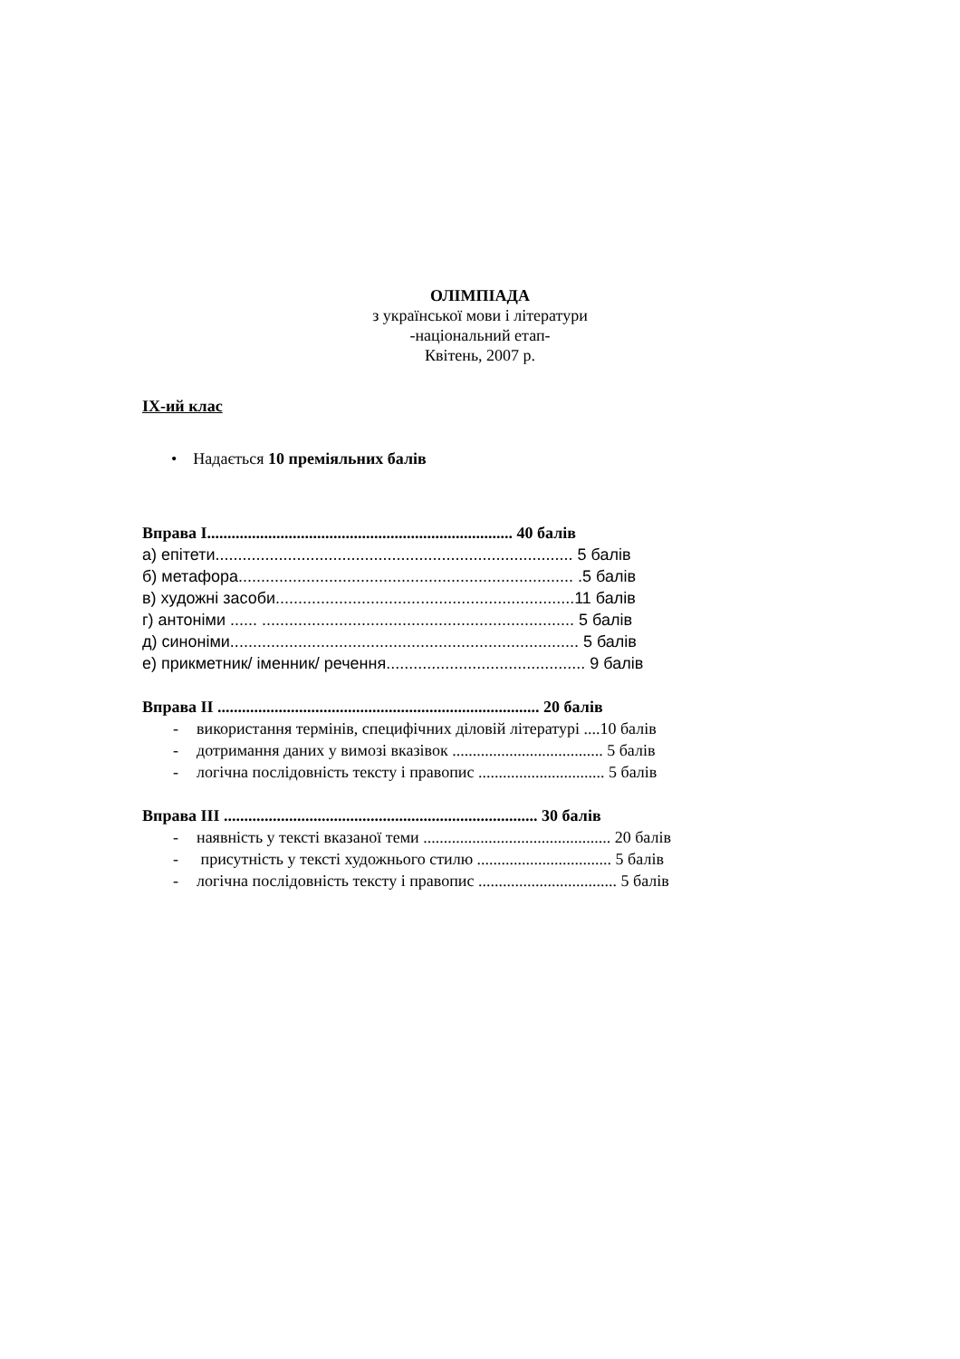ОЛІМПІАДА
з української мови і літератури
-національний етап-
Квітень, 2007 р.
IX-ий клас
• Надається 10 преміяльних балів
Вправа I........................................................................... 40 балів
а) епітети............................................................................... 5 балів
б) метафора.......................................................................... .5 балів
в) художні засоби..................................................................11 балів
г) антоніми ...... ..................................................................... 5 балів
д) синоніми............................................................................. 5 балів
е) прикметник/ іменник/ речення............................................ 9 балів
Вправа II ............................................................................... 20 балів
- використання термінів, специфічних діловій літературі ....10 балів
- дотримання даних у вимозі вказівок ..................................... 5 балів
- логічна послідовність тексту і правопис ............................... 5 балів
Вправа III ............................................................................. 30 балів
- наявність у тексті вказаної теми .............................................. 20 балів
- присутність у тексті художнього стилю ................................. 5 балів
- логічна послідовність тексту і правопис .................................. 5 балів